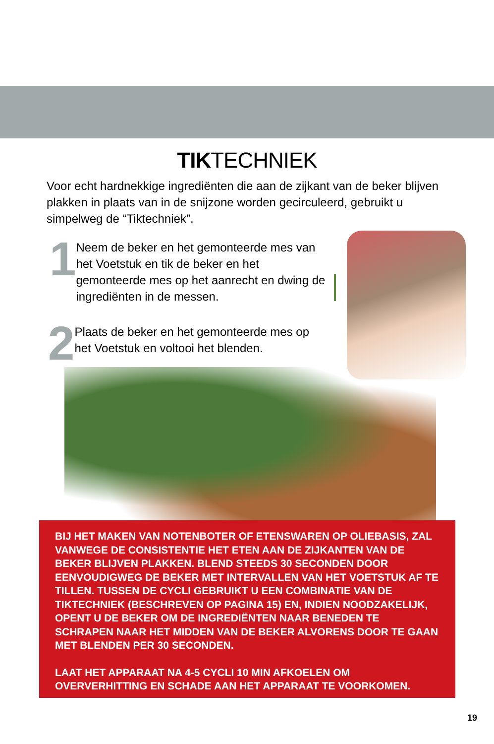TIKTECHNIEK
Voor echt hardnekkige ingrediënten die aan de zijkant van de beker blijven plakken in plaats van in de snijzone worden gecirculeerd, gebruikt u simpelweg de “Tiktechniek”.
1
Neem de beker en het gemonteerde mes van het Voetstuk en tik de beker en het gemonteerde mes op het aanrecht en dwing de ingrediënten in de messen.
2
Plaats de beker en het gemonteerde mes op het Voetstuk en voltooi het blenden.
BIJ HET MAKEN VAN NOTENBOTER OF ETENSWAREN OP OLIEBASIS, ZAL VANWEGE DE CONSISTENTIE HET ETEN AAN DE ZIJKANTEN VAN DE BEKER BLIJVEN PLAKKEN. BLEND STEEDS 30 SECONDEN DOOR EENVOUDIGWEG DE BEKER MET INTERVALLEN VAN HET VOETSTUK AF TE TILLEN. TUSSEN DE CYCLI GEBRUIKT U EEN COMBINATIE VAN DE TIKTECHNIEK (BESCHREVEN OP PAGINA 15) EN, INDIEN NOODZAKELIJK, OPENT U DE BEKER OM DE INGREDIËNTEN NAAR BENEDEN TE SCHRAPEN NAAR HET MIDDEN VAN DE BEKER ALVORENS DOOR TE GAAN MET BLENDEN PER 30 SECONDEN.
LAAT HET APPARAAT NA 4-5 CYCLI 10 MIN AFKOELEN OM OVERVERHITTING EN SCHADE AAN HET APPARAAT TE VOORKOMEN.
19